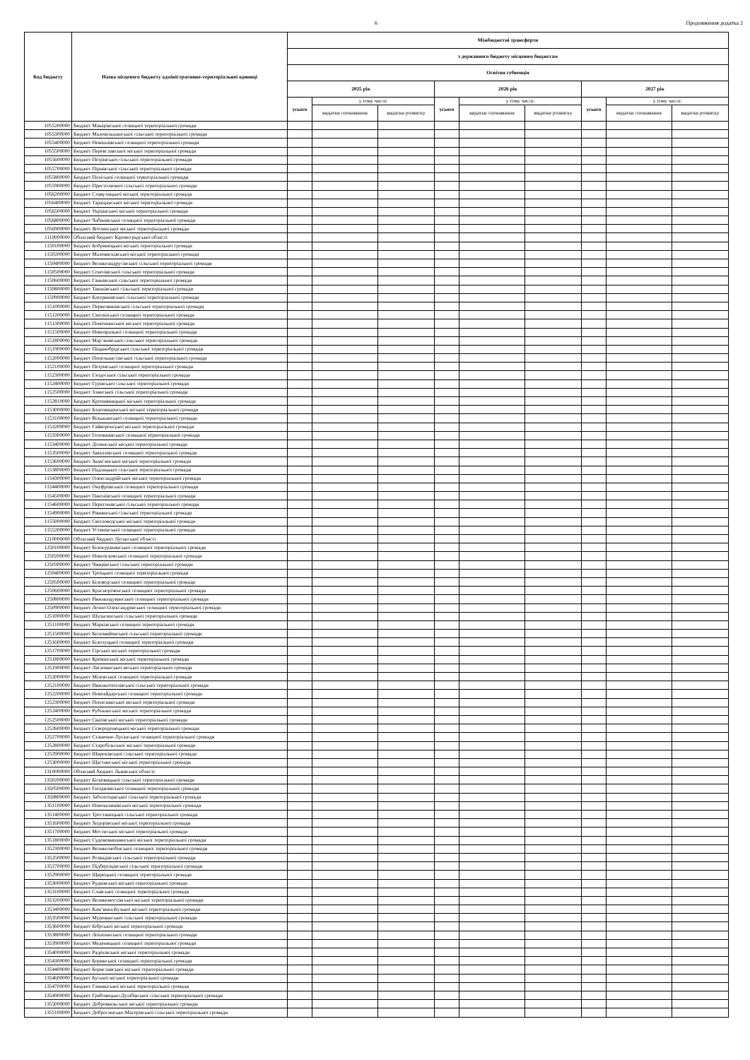6 Продовження додатка 2
| Код бюджету | Назва місцевого бюджету адміністративно-територіальної одиниці | Міжбюджетні трансферти | | | | | | | | |
| --- | --- | --- | --- | --- | --- | --- | --- | --- | --- | --- |
| | | з державного бюджету місцевим бюджетам | | | | | | | | |
| | | Освітня субвенція | | | | | | | | |
| | | 2025 рік | | | 2026 рік | | | 2027 рік | | |
| | | усього | у тому числі: | | усього | у тому числі: | | усього | у тому числі: | |
| | | | видатки споживання | видатки розвитку | | видатки споживання | видатки розвитку | | видатки споживання | видатки розвитку |
| 1055200000 | Бюджет Макарівської селищної територіальної громади | | | | | | | | | |
| 1055300000 | Бюджет Маловільшанської сільської територіальної громади | | | | | | | | | |
| 1055400000 | Бюджет Немішаївської селищної територіальної громади | | | | | | | | | |
| 1055500000 | Бюджет Переяславської міської територіальної громади | | | | | | | | | |
| 1055600000 | Бюджет Петрівської сільської територіальної громади | | | | | | | | | |
| 1055700000 | Бюджет Пірнівської сільської територіальної громади | | | | | | | | | |
| 1055800000 | Бюджет Поліської селищної територіальної громади | | | | | | | | | |
| 1055900000 | Бюджет Пристоличної сільської територіальної громади | | | | | | | | | |
| 1056200000 | Бюджет Славутицької міської територіальної громади | | | | | | | | | |
| 1056400000 | Бюджет Таращанської міської територіальної громади | | | | | | | | | |
| 1056500000 | Бюджет Української міської територіальної громади | | | | | | | | | |
| 1056800000 | Бюджет Чабанівської селищної територіальної громади | | | | | | | | | |
| 1056900000 | Бюджет Яготинської міської територіальної громади | | | | | | | | | |
| 1110000000 | Обласний бюджет Кіровоградської області | | | | | | | | | |
| 1150100000 | Бюджет Бобринецької міської територіальної громади | | | | | | | | | |
| 1150200000 | Бюджет Маловисківської міської територіальної громади | | | | | | | | | |
| 1150400000 | Бюджет Великоандрусівської сільської територіальної громади | | | | | | | | | |
| 1150500000 | Бюджет Соколівської сільської територіальної громади | | | | | | | | | |
| 1150600000 | Бюджет Ганнівської сільської територіальної громади | | | | | | | | | |
| 1150800000 | Бюджет Тишківської сільської територіальної громади | | | | | | | | | |
| 1150900000 | Бюджет Катеринівської сільської територіальної громади | | | | | | | | | |
| 1151000000 | Бюджет Первозванівської сільської територіальної громади | | | | | | | | | |
| 1151200000 | Бюджет Смолінської селищної територіальної громади | | | | | | | | | |
| 1151300000 | Бюджет Помічнянської міської територіальної громади | | | | | | | | | |
| 1151500000 | Бюджет Новопразької селищної територіальної громади | | | | | | | | | |
| 1151800000 | Бюджет Мар’янівської сільської територіальної громади | | | | | | | | | |
| 1151900000 | Бюджет Піщанобрідської сільської територіальної громади | | | | | | | | | |
| 1152000000 | Бюджет Попельнастівської сільської територіальної громади | | | | | | | | | |
| 1152100000 | Бюджет Петрівської селищної територіальної громади | | | | | | | | | |
| 1152300000 | Бюджет Глодоської сільської територіальної громади | | | | | | | | | |
| 1152400000 | Бюджет Гурівської сільської територіальної громади | | | | | | | | | |
| 1152500000 | Бюджет Злинської сільської територіальної громади | | | | | | | | | |
| 1152810000 | Бюджет Кропивницької міської територіальної громади | | | | | | | | | |
| 1153000000 | Бюджет Благовіщенської міської територіальної громади | | | | | | | | | |
| 1153100000 | Бюджет Вільшанської селищної територіальної громади | | | | | | | | | |
| 1153200000 | Бюджет Гайворонської міської територіальної громади | | | | | | | | | |
| 1153300000 | Бюджет Голованівської селищної територіальної громади | | | | | | | | | |
| 1153400000 | Бюджет Долинської міської територіальної громади | | | | | | | | | |
| 1153500000 | Бюджет Заваллівської селищної територіальної громади | | | | | | | | | |
| 1153600000 | Бюджет Знам’янської міської територіальної громади | | | | | | | | | |
| 1153800000 | Бюджет Надлацької сільської територіальної громади | | | | | | | | | |
| 1154300000 | Бюджет Олександрійської міської територіальної громади | | | | | | | | | |
| 1154400000 | Бюджет Онуфріївської селищної територіальної громади | | | | | | | | | |
| 1154500000 | Бюджет Пантаївської селищної територіальної громади | | | | | | | | | |
| 1154600000 | Бюджет Перегонівської сільської територіальної громади | | | | | | | | | |
| 1154900000 | Бюджет Рівнянської сільської територіальної громади | | | | | | | | | |
| 1155000000 | Бюджет Світловодської міської територіальної громади | | | | | | | | | |
| 1155200000 | Бюджет Устинівської селищної територіальної громади | | | | | | | | | |
| 1210000000 | Обласний бюджет Луганської області | | | | | | | | | |
| 1250100000 | Бюджет Білокуракинської селищної територіальної громади | | | | | | | | | |
| 1250200000 | Бюджет Новопсковської селищної територіальної громади | | | | | | | | | |
| 1250300000 | Бюджет Чмирівської сільської територіальної громади | | | | | | | | | |
| 1250400000 | Бюджет Троїцької селищної територіальної громади | | | | | | | | | |
| 1250500000 | Бюджет Біловодської селищної територіальної громади | | | | | | | | | |
| 1250600000 | Бюджет Красноріченської селищної територіальної громади | | | | | | | | | |
| 1250800000 | Бюджет Нижньодуванської селищної територіальної громади | | | | | | | | | |
| 1250900000 | Бюджет Лозно-Олександрівської селищної територіальної громади | | | | | | | | | |
| 1251000000 | Бюджет Шульгинської сільської територіальної громади | | | | | | | | | |
| 1251100000 | Бюджет Марківської селищної територіальної громади | | | | | | | | | |
| 1251500000 | Бюджет Коломийчиської сільської територіальної громади | | | | | | | | | |
| 1251600000 | Бюджет Білолуцької селищної територіальної громади | | | | | | | | | |
| 1251700000 | Бюджет Гірської міської територіальної громади | | | | | | | | | |
| 1251800000 | Бюджет Кремінської міської територіальної громади | | | | | | | | | |
| 1251900000 | Бюджет Лисичанської міської територіальної громади | | | | | | | | | |
| 1252000000 | Бюджет Міловської селищної територіальної громади | | | | | | | | | |
| 1252100000 | Бюджет Нижньотеплівської сільської територіальної громади | | | | | | | | | |
| 1252200000 | Бюджет Новоайдарської селищної територіальної громади | | | | | | | | | |
| 1252300000 | Бюджет Попаснянської міської територіальної громади | | | | | | | | | |
| 1252400000 | Бюджет Рубіжанської міської територіальної громади | | | | | | | | | |
| 1252500000 | Бюджет Сватівської міської територіальної громади | | | | | | | | | |
| 1252600000 | Бюджет Сєвєродонецької міської територіальної громади | | | | | | | | | |
| 1252700000 | Бюджет Станично-Луганської селищної територіальної громади | | | | | | | | | |
| 1252800000 | Бюджет Старобільської міської територіальної громади | | | | | | | | | |
| 1252900000 | Бюджет Широківської сільської територіальної громади | | | | | | | | | |
| 1253000000 | Бюджет Щастинської міської територіальної громади | | | | | | | | | |
| 1310000000 | Обласний бюджет Львівської області | | | | | | | | | |
| 1350200000 | Бюджет Бісковицької сільської територіальної громади | | | | | | | | | |
| 1350500000 | Бюджет Гніздичівської селищної територіальної громади | | | | | | | | | |
| 1350800000 | Бюджет Заболотцівської сільської територіальної громади | | | | | | | | | |
| 1351100000 | Бюджет Новокалинівської міської територіальної громади | | | | | | | | | |
| 1351400000 | Бюджет Тростянецької сільської територіальної громади | | | | | | | | | |
| 1351600000 | Бюджет Ходорівської міської територіальної громади | | | | | | | | | |
| 1351700000 | Бюджет Мостиської міської територіальної громади | | | | | | | | | |
| 1351800000 | Бюджет Судововишнянської міської територіальної громади | | | | | | | | | |
| 1352300000 | Бюджет Великолюбінської селищної територіальної громади | | | | | | | | | |
| 1352500000 | Бюджет Розвадівської сільської територіальної громади | | | | | | | | | |
| 1352700000 | Бюджет Підберізцівської сільської територіальної громади | | | | | | | | | |
| 1352900000 | Бюджет Щирецької селищної територіальної громади | | | | | | | | | |
| 1353000000 | Бюджет Рудківської міської територіальної громади | | | | | | | | | |
| 1353100000 | Бюджет Славської селищної територіальної громади | | | | | | | | | |
| 1353200000 | Бюджет Великомостівської міської територіальної громади | | | | | | | | | |
| 1353400000 | Бюджет Кам’янка-Бузької міської територіальної громади | | | | | | | | | |
| 1353500000 | Бюджет Мурованської сільської територіальної громади | | | | | | | | | |
| 1353600000 | Бюджет Бібрської міської територіальної громади | | | | | | | | | |
| 1353800000 | Бюджет Лопатинської селищної територіальної громади | | | | | | | | | |
| 1353900000 | Бюджет Меденицької селищної територіальної громади | | | | | | | | | |
| 1354000000 | Бюджет Радехівської міської територіальної громади | | | | | | | | | |
| 1354300000 | Бюджет Боринської селищної територіальної громади | | | | | | | | | |
| 1354400000 | Бюджет Бориславської міської територіальної громади | | | | | | | | | |
| 1354600000 | Бюджет Буської міської територіальної громади | | | | | | | | | |
| 1354700000 | Бюджет Глинянської міської територіальної громади | | | | | | | | | |
| 1354900000 | Бюджет Грабовецько-Дулібівської сільської територіальної громади | | | | | | | | | |
| 1355000000 | Бюджет Добромильської міської територіальної громади | | | | | | | | | |
| 1355100000 | Бюджет Добросинсько-Магерівської сільської територіальної громади | | | | | | | | | |